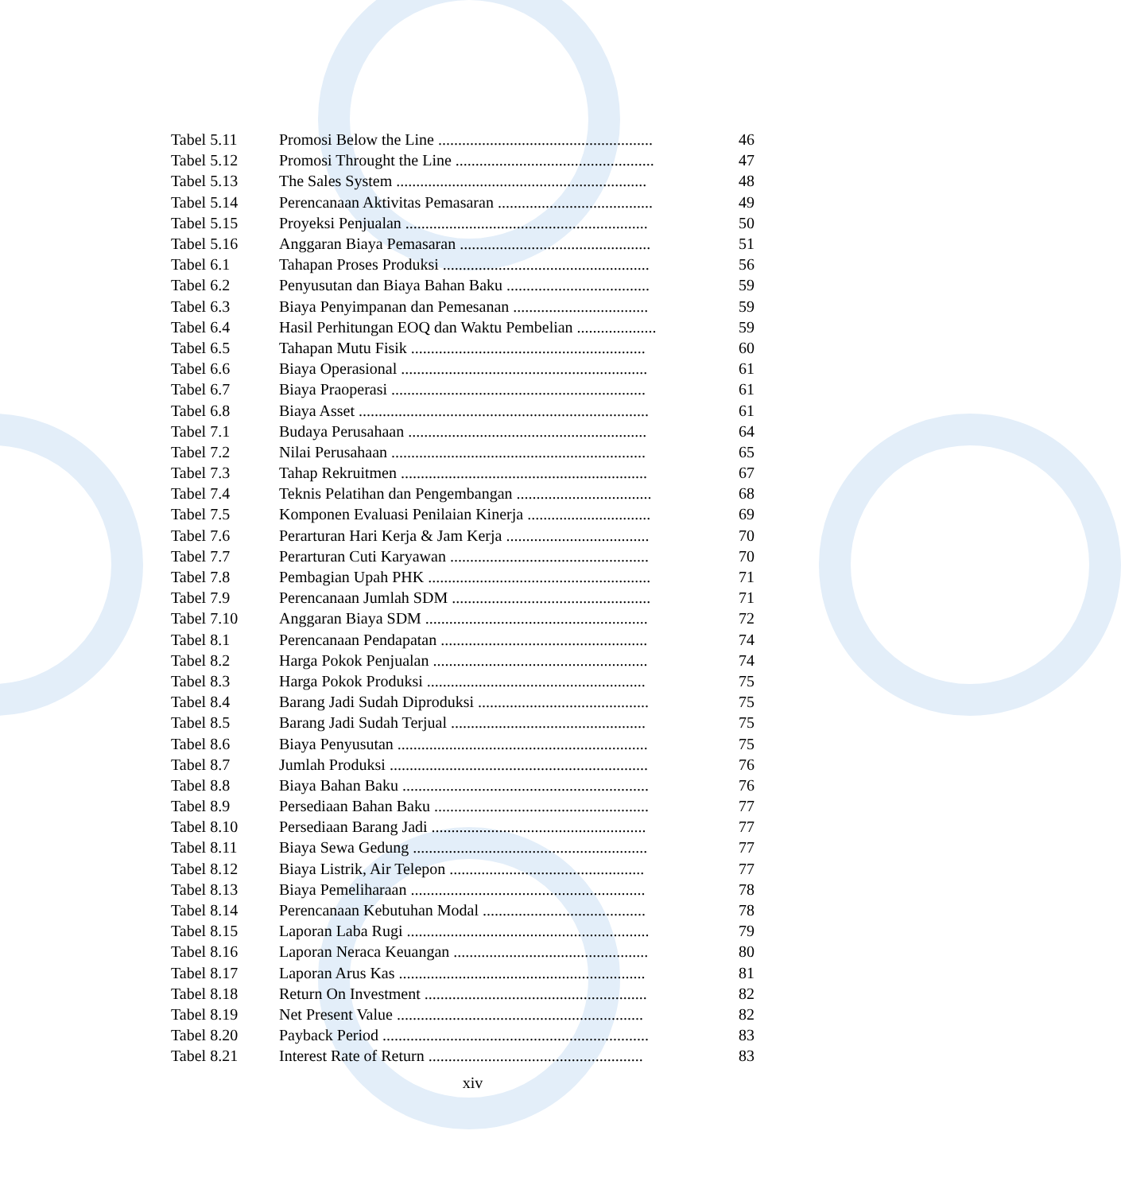| Tabel 5.11 | Promosi Below the Line ...................................................... | 46 |
| Tabel 5.12 | Promosi Throught the Line .................................................. | 47 |
| Tabel 5.13 | The Sales System ............................................................... | 48 |
| Tabel 5.14 | Perencanaan Aktivitas Pemasaran ....................................... | 49 |
| Tabel 5.15 | Proyeksi Penjualan ............................................................. | 50 |
| Tabel 5.16 | Anggaran Biaya Pemasaran ................................................ | 51 |
| Tabel 6.1 | Tahapan Proses Produksi .................................................... | 56 |
| Tabel 6.2 | Penyusutan dan Biaya Bahan Baku .................................... | 59 |
| Tabel 6.3 | Biaya Penyimpanan dan Pemesanan .................................. | 59 |
| Tabel 6.4 | Hasil Perhitungan EOQ dan Waktu Pembelian .................... | 59 |
| Tabel 6.5 | Tahapan Mutu Fisik ........................................................... | 60 |
| Tabel 6.6 | Biaya Operasional .............................................................. | 61 |
| Tabel 6.7 | Biaya Praoperasi ................................................................ | 61 |
| Tabel 6.8 | Biaya Asset ......................................................................... | 61 |
| Tabel 7.1 | Budaya Perusahaan ............................................................ | 64 |
| Tabel 7.2 | Nilai Perusahaan ................................................................ | 65 |
| Tabel 7.3 | Tahap Rekruitmen .............................................................. | 67 |
| Tabel 7.4 | Teknis Pelatihan dan Pengembangan .................................. | 68 |
| Tabel 7.5 | Komponen Evaluasi Penilaian Kinerja ............................... | 69 |
| Tabel 7.6 | Perarturan Hari Kerja & Jam Kerja .................................... | 70 |
| Tabel 7.7 | Perarturan Cuti Karyawan .................................................. | 70 |
| Tabel 7.8 | Pembagian Upah PHK ........................................................ | 71 |
| Tabel 7.9 | Perencanaan Jumlah SDM .................................................. | 71 |
| Tabel 7.10 | Anggaran Biaya SDM ........................................................ | 72 |
| Tabel 8.1 | Perencanaan Pendapatan .................................................... | 74 |
| Tabel 8.2 | Harga Pokok Penjualan ...................................................... | 74 |
| Tabel 8.3 | Harga Pokok Produksi ....................................................... | 75 |
| Tabel 8.4 | Barang Jadi Sudah Diproduksi ........................................... | 75 |
| Tabel 8.5 | Barang Jadi Sudah Terjual ................................................. | 75 |
| Tabel 8.6 | Biaya Penyusutan ............................................................... | 75 |
| Tabel 8.7 | Jumlah Produksi ................................................................. | 76 |
| Tabel 8.8 | Biaya Bahan Baku .............................................................. | 76 |
| Tabel 8.9 | Persediaan Bahan Baku ...................................................... | 77 |
| Tabel 8.10 | Persediaan Barang Jadi ...................................................... | 77 |
| Tabel 8.11 | Biaya Sewa Gedung ........................................................... | 77 |
| Tabel 8.12 | Biaya Listrik, Air Telepon ................................................. | 77 |
| Tabel 8.13 | Biaya Pemeliharaan ........................................................... | 78 |
| Tabel 8.14 | Perencanaan Kebutuhan Modal ......................................... | 78 |
| Tabel 8.15 | Laporan Laba Rugi ............................................................. | 79 |
| Tabel 8.16 | Laporan Neraca Keuangan ................................................. | 80 |
| Tabel 8.17 | Laporan Arus Kas .............................................................. | 81 |
| Tabel 8.18 | Return On Investment ........................................................ | 82 |
| Tabel 8.19 | Net Present Value .............................................................. | 82 |
| Tabel 8.20 | Payback Period ................................................................... | 83 |
| Tabel 8.21 | Interest Rate of Return ...................................................... | 83 |
xiv